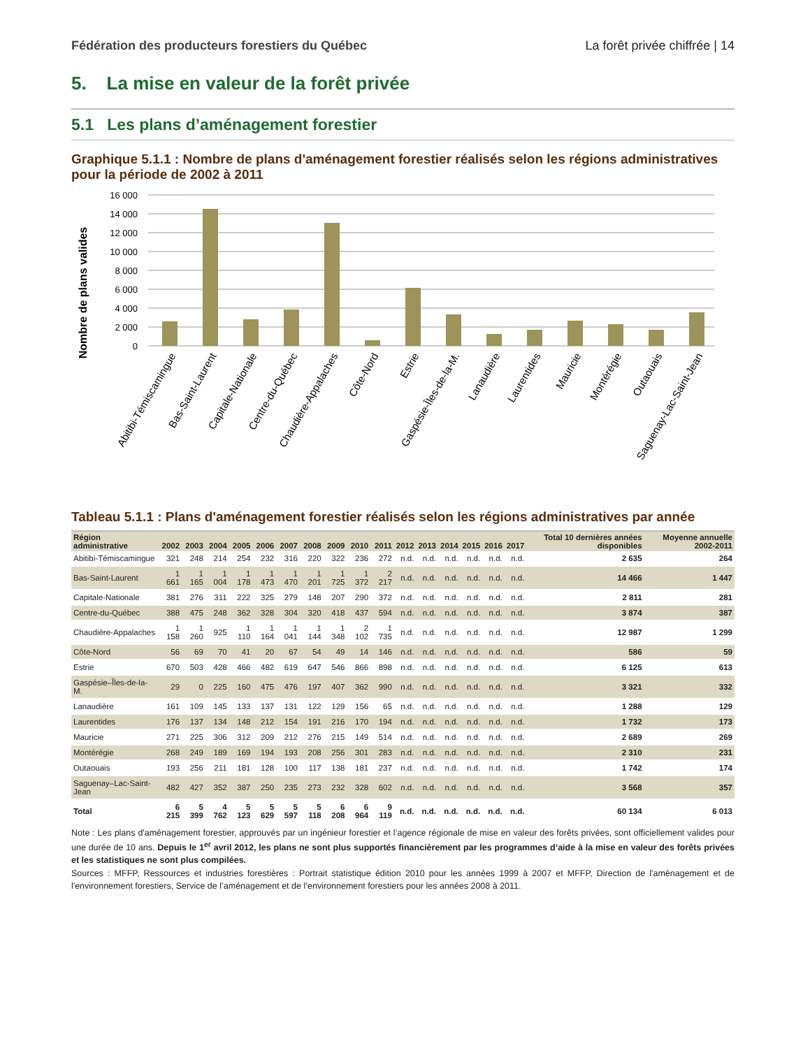Fédération des producteurs forestiers du Québec La forêt privée chiffrée | 14
5. La mise en valeur de la forêt privée
5.1 Les plans d’aménagement forestier
Graphique 5.1.1 : Nombre de plans d'aménagement forestier réalisés selon les régions administratives pour la période de 2002 à 2011
Nombre de plans valides
16 000
14 000
12 000
10 000
8 000
6 000
4 000
2 000
0
Abitibi-Témiscamingue
Bas-Saint-Laurent
Capitale-Nationale
Centre-du-Québec
Chaudière-Appalaches
Côte-Nord
Estrie
Gaspésie-Îles-de-la-M.
Lanaudière
Laurentides
Mauricie
Montérégie
Outaouais
Saguenay-Lac-Saint-Jean
Tableau 5.1.1 : Plans d'aménagement forestier réalisés selon les régions administratives par année
| Région administrative | 2002 | 2003 | 2004 | 2005 | 2006 | 2007 | 2008 | 2009 | 2010 | 2011 | 2012 | 2013 | 2014 | 2015 | 2016 | 2017 | Total 10 dernières années disponibles | Moyenne annuelle 2002-2011 |
| --- | --- | --- | --- | --- | --- | --- | --- | --- | --- | --- | --- | --- | --- | --- | --- | --- | --- | --- |
| Abitibi-Témiscamingue | 321 | 248 | 214 | 254 | 232 | 316 | 220 | 322 | 236 | 272 | n.d. | n.d. | n.d. | n.d. | n.d. | n.d. | 2 635 | 264 |
| Bas-Saint-Laurent | 1 661 | 1 165 | 1 004 | 1 178 | 1 473 | 1 470 | 1 201 | 1 725 | 1 372 | 2 217 | n.d. | n.d. | n.d. | n.d. | n.d. | n.d. | 14 466 | 1 447 |
| Capitale-Nationale | 381 | 276 | 311 | 222 | 325 | 279 | 148 | 207 | 290 | 372 | n.d. | n.d. | n.d. | n.d. | n.d. | n.d. | 2 811 | 281 |
| Centre-du-Québec | 388 | 475 | 248 | 362 | 328 | 304 | 320 | 418 | 437 | 594 | n.d. | n.d. | n.d. | n.d. | n.d. | n.d. | 3 874 | 387 |
| Chaudière-Appalaches | 1 158 | 1 260 | 925 | 1 110 | 1 164 | 1 041 | 1 144 | 1 348 | 2 102 | 1 735 | n.d. | n.d. | n.d. | n.d. | n.d. | n.d. | 12 987 | 1 299 |
| Côte-Nord | 56 | 69 | 70 | 41 | 20 | 67 | 54 | 49 | 14 | 146 | n.d. | n.d. | n.d. | n.d. | n.d. | n.d. | 586 | 59 |
| Estrie | 670 | 503 | 428 | 466 | 482 | 619 | 647 | 546 | 866 | 898 | n.d. | n.d. | n.d. | n.d. | n.d. | n.d. | 6 125 | 613 |
| Gaspésie–Îles-de-la-M. | 29 | 0 | 225 | 160 | 475 | 476 | 197 | 407 | 362 | 990 | n.d. | n.d. | n.d. | n.d. | n.d. | n.d. | 3 321 | 332 |
| Lanaudière | 161 | 109 | 145 | 133 | 137 | 131 | 122 | 129 | 156 | 65 | n.d. | n.d. | n.d. | n.d. | n.d. | n.d. | 1 288 | 129 |
| Laurentides | 176 | 137 | 134 | 148 | 212 | 154 | 191 | 216 | 170 | 194 | n.d. | n.d. | n.d. | n.d. | n.d. | n.d. | 1 732 | 173 |
| Mauricie | 271 | 225 | 306 | 312 | 209 | 212 | 276 | 215 | 149 | 514 | n.d. | n.d. | n.d. | n.d. | n.d. | n.d. | 2 689 | 269 |
| Montérégie | 268 | 249 | 189 | 169 | 194 | 193 | 208 | 256 | 301 | 283 | n.d. | n.d. | n.d. | n.d. | n.d. | n.d. | 2 310 | 231 |
| Outaouais | 193 | 256 | 211 | 181 | 128 | 100 | 117 | 138 | 181 | 237 | n.d. | n.d. | n.d. | n.d. | n.d. | n.d. | 1 742 | 174 |
| Saguenay–Lac-Saint-Jean | 482 | 427 | 352 | 387 | 250 | 235 | 273 | 232 | 328 | 602 | n.d. | n.d. | n.d. | n.d. | n.d. | n.d. | 3 568 | 357 |
| Total | 6 215 | 5 399 | 4 762 | 5 123 | 5 629 | 5 597 | 5 118 | 6 208 | 6 964 | 9 119 | n.d. | n.d. | n.d. | n.d. | n.d. | n.d. | 60 134 | 6 013 |
Note : Les plans d'aménagement forestier, approuvés par un ingénieur forestier et l’agence régionale de mise en valeur des forêts privées, sont officiellement valides pour une durée de 10 ans. Depuis le 1<sup>er</sup> avril 2012, les plans ne sont plus supportés financièrement par les programmes d’aide à la mise en valeur des forêts privées et les statistiques ne sont plus compilées.
Sources : MFFP, Ressources et industries forestières : Portrait statistique édition 2010 pour les années 1999 à 2007 et MFFP, Direction de l'aménagement et de l'environnement forestiers, Service de l’aménagement et de l’environnement forestiers pour les années 2008 à 2011.